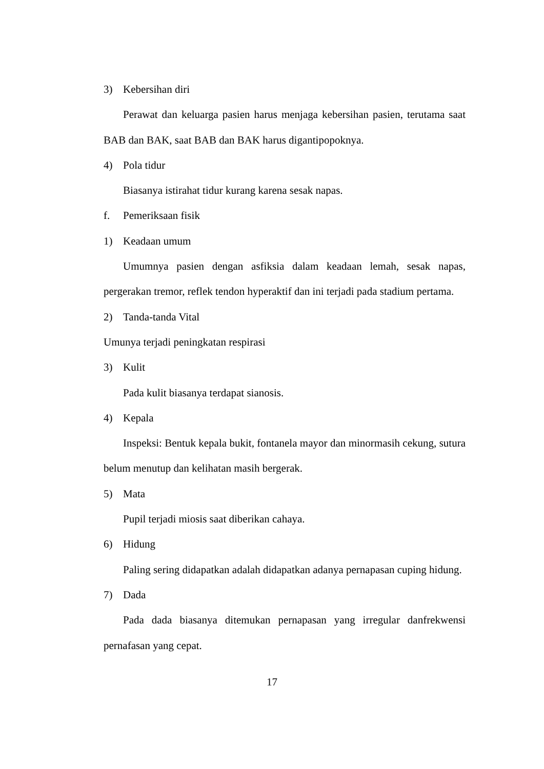3) Kebersihan diri
Perawat dan keluarga pasien harus menjaga kebersihan pasien, terutama saat BAB dan BAK, saat BAB dan BAK harus digantipopoknya.
4) Pola tidur
Biasanya istirahat tidur kurang karena sesak napas.
f. Pemeriksaan fisik
1) Keadaan umum
Umumnya pasien dengan asfiksia dalam keadaan lemah, sesak napas, pergerakan tremor, reflek tendon hyperaktif dan ini terjadi pada stadium pertama.
2) Tanda-tanda Vital
Umunya terjadi peningkatan respirasi
3) Kulit
Pada kulit biasanya terdapat sianosis.
4) Kepala
Inspeksi: Bentuk kepala bukit, fontanela mayor dan minormasih cekung, sutura belum menutup dan kelihatan masih bergerak.
5) Mata
Pupil terjadi miosis saat diberikan cahaya.
6) Hidung
Paling sering didapatkan adalah didapatkan adanya pernapasan cuping hidung.
7) Dada
Pada dada biasanya ditemukan pernapasan yang irregular danfrekwensi pernafasan yang cepat.
17